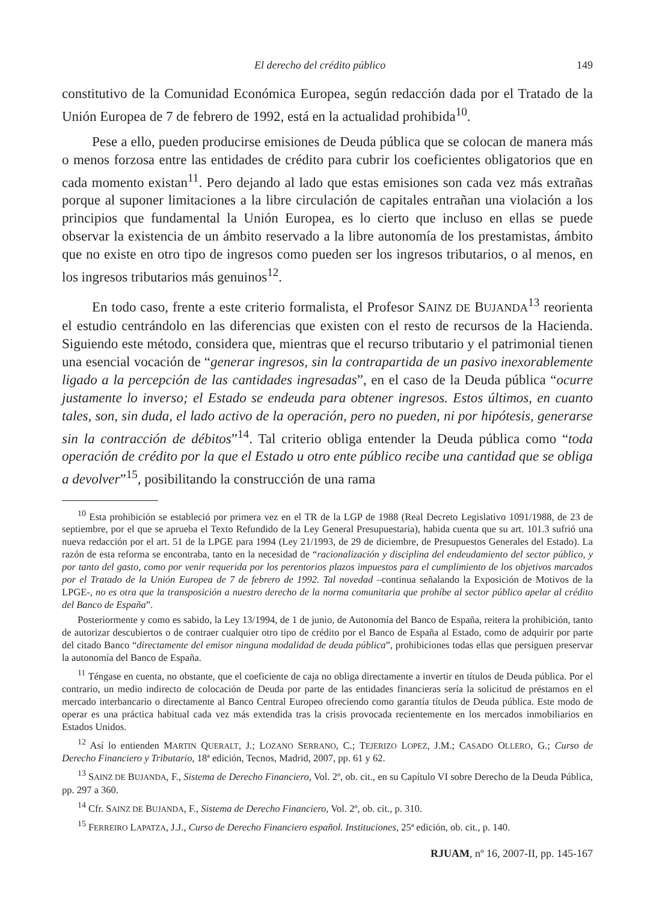El derecho del crédito público 149
constitutivo de la Comunidad Económica Europea, según redacción dada por el Tratado de la Unión Europea de 7 de febrero de 1992, está en la actualidad prohibida<sup>10</sup>.
Pese a ello, pueden producirse emisiones de Deuda pública que se colocan de manera más o menos forzosa entre las entidades de crédito para cubrir los coeficientes obligatorios que en cada momento existan<sup>11</sup>. Pero dejando al lado que estas emisiones son cada vez más extrañas porque al suponer limitaciones a la libre circulación de capitales entrañan una violación a los principios que fundamental la Unión Europea, es lo cierto que incluso en ellas se puede observar la existencia de un ámbito reservado a la libre autonomía de los prestamistas, ámbito que no existe en otro tipo de ingresos como pueden ser los ingresos tributarios, o al menos, en los ingresos tributarios más genuinos<sup>12</sup>.
En todo caso, frente a este criterio formalista, el Profesor SAINZ DE BUJANDA<sup>13</sup> reorienta el estudio centrándolo en las diferencias que existen con el resto de recursos de la Hacienda. Siguiendo este método, considera que, mientras que el recurso tributario y el patrimonial tienen una esencial vocación de “generar ingresos, sin la contrapartida de un pasivo inexorablemente ligado a la percepción de las cantidades ingresadas”, en el caso de la Deuda pública “ocurre justamente lo inverso; el Estado se endeuda para obtener ingresos. Estos últimos, en cuanto tales, son, sin duda, el lado activo de la operación, pero no pueden, ni por hipótesis, generarse sin la contracción de débitos”<sup>14</sup>. Tal criterio obliga entender la Deuda pública como “toda operación de crédito por la que el Estado u otro ente público recibe una cantidad que se obliga a devolver”<sup>15</sup>, posibilitando la construcción de una rama
<sup>10</sup> Esta prohibición se estableció por primera vez en el TR de la LGP de 1988 (Real Decreto Legislativo 1091/1988, de 23 de septiembre, por el que se aprueba el Texto Refundido de la Ley General Presupuestaria), habida cuenta que su art. 101.3 sufrió una nueva redacción por el art. 51 de la LPGE para 1994 (Ley 21/1993, de 29 de diciembre, de Presupuestos Generales del Estado). La razón de esta reforma se encontraba, tanto en la necesidad de “racionalización y disciplina del endeudamiento del sector público, y por tanto del gasto, como por venir requerida por los perentorios plazos impuestos para el cumplimiento de los objetivos marcados por el Tratado de la Unión Europea de 7 de febrero de 1992. Tal novedad –continua señalando la Exposición de Motivos de la LPGE-, no es otra que la transposición a nuestro derecho de la norma comunitaria que prohíbe al sector público apelar al crédito del Banco de España”.
Posteriormente y como es sabido, la Ley 13/1994, de 1 de junio, de Autonomía del Banco de España, reitera la prohibición, tanto de autorizar descubiertos o de contraer cualquier otro tipo de crédito por el Banco de España al Estado, como de adquirir por parte del citado Banco “directamente del emisor ninguna modalidad de deuda pública”, prohibiciones todas ellas que persiguen preservar la autonomía del Banco de España.
<sup>11</sup> Téngase en cuenta, no obstante, que el coeficiente de caja no obliga directamente a invertir en títulos de Deuda pública. Por el contrario, un medio indirecto de colocación de Deuda por parte de las entidades financieras sería la solicitud de préstamos en el mercado interbancario o directamente al Banco Central Europeo ofreciendo como garantía títulos de Deuda pública. Este modo de operar es una práctica habitual cada vez más extendida tras la crisis provocada recientemente en los mercados inmobiliarios en Estados Unidos.
<sup>12</sup> Así lo entienden MARTIN QUERALT, J.; LOZANO SERRANO, C.; TEJERIZO LOPEZ, J.M.; CASADO OLLERO, G.; Curso de Derecho Financiero y Tributario, 18ª edición, Tecnos, Madrid, 2007, pp. 61 y 62.
<sup>13</sup> SAINZ DE BUJANDA, F., Sistema de Derecho Financiero, Vol. 2º, ob. cit., en su Capítulo VI sobre Derecho de la Deuda Pública, pp. 297 a 360.
<sup>14</sup> Cfr. SAINZ DE BUJANDA, F., Sistema de Derecho Financiero, Vol. 2º, ob. cit., p. 310.
<sup>15</sup> FERREIRO LAPATZA, J.J., Curso de Derecho Financiero español. Instituciones, 25ª edición, ob. cit., p. 140.
RJUAM, nº 16, 2007-II, pp. 145-167